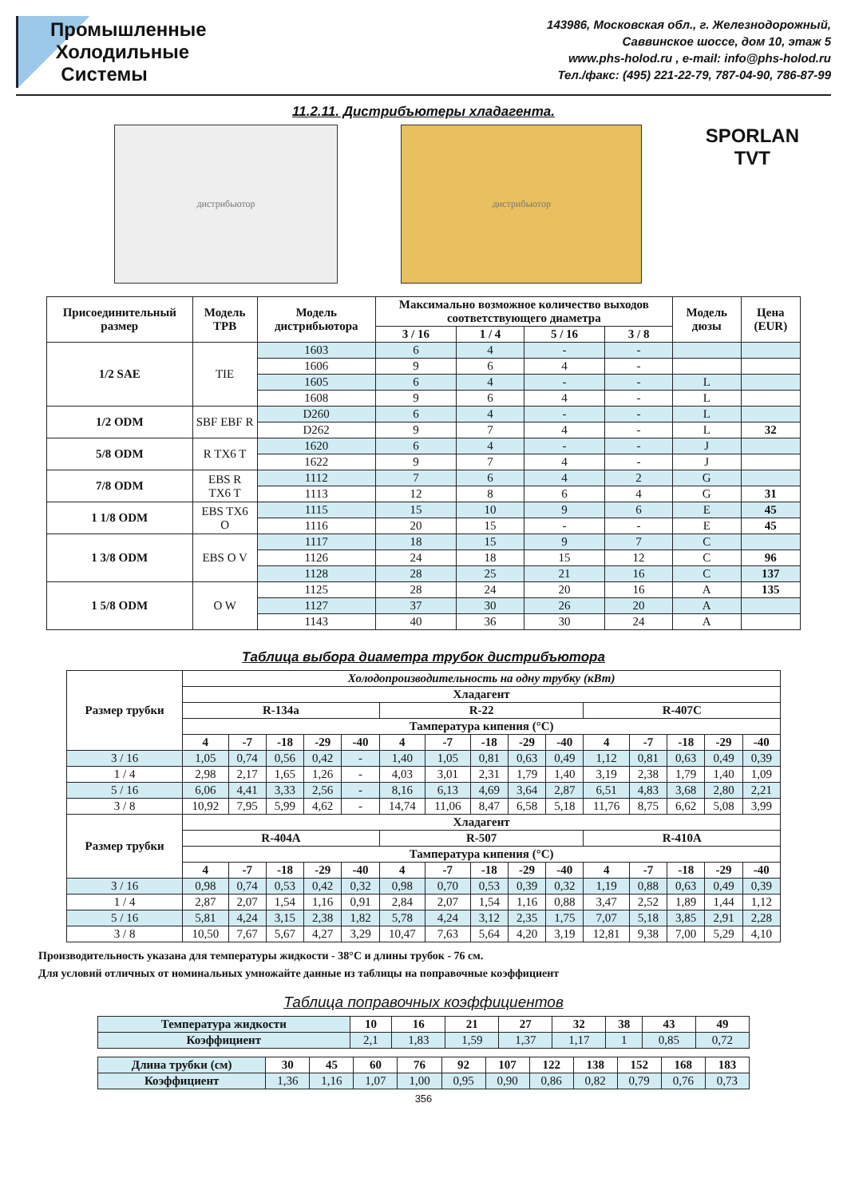Промышленные
Холодильные
Системы
143986, Московская обл., г. Железнодорожный,
Саввинское шоссе, дом 10, этаж 5
www.phs-holod.ru , e-mail: info@phs-holod.ru
Тел./факс: (495) 221-22-79, 787-04-90, 786-87-99
11.2.11. Дистрибъютеры хладагента.
дистрибьютор дистрибьютор
SPORLAN
TVT
| Присоединительный размер | Модель ТРВ | Модель дистрибьютора | Максимально возможное количество выходов соответствующего диаметра | | | | Модель дюзы | Цена (EUR) |
| --- | --- | --- | --- | --- | --- | --- | --- | --- |
| | | | 3 / 16 | 1 / 4 | 5 / 16 | 3 / 8 | | |
| 1/2 SAE | TIE | 1603 | 6 | 4 | - | - | | |
| | | 1606 | 9 | 6 | 4 | - | | |
| | | 1605 | 6 | 4 | - | - | L | |
| | | 1608 | 9 | 6 | 4 | - | L | |
| 1/2 ODM | SBF EBF R | D260 | 6 | 4 | - | - | L | |
| | | D262 | 9 | 7 | 4 | - | L | 32 |
| 5/8 ODM | R TX6 T | 1620 | 6 | 4 | - | - | J | |
| | | 1622 | 9 | 7 | 4 | - | J | |
| 7/8 ODM | EBS R TX6 T | 1112 | 7 | 6 | 4 | 2 | G | |
| | | 1113 | 12 | 8 | 6 | 4 | G | 31 |
| 1 1/8 ODM | EBS TX6 O | 1115 | 15 | 10 | 9 | 6 | E | 45 |
| | | 1116 | 20 | 15 | - | - | E | 45 |
| 1 3/8 ODM | EBS O V | 1117 | 18 | 15 | 9 | 7 | C | |
| | | 1126 | 24 | 18 | 15 | 12 | C | 96 |
| | | 1128 | 28 | 25 | 21 | 16 | C | 137 |
| 1 5/8 ODM | O W | 1125 | 28 | 24 | 20 | 16 | A | 135 |
| | | 1127 | 37 | 30 | 26 | 20 | A | |
| | | 1143 | 40 | 36 | 30 | 24 | A | |
Таблица выбора диаметра трубок дистрибъютора
| Размер трубки | Холодопроизводительность на одну трубку (кВт) | | | | | | | | | | | | | | |
| --- | --- | --- | --- | --- | --- | --- | --- | --- | --- | --- | --- | --- | --- | --- | --- |
| | Хладагент | | | | | | | | | | | | | | |
| | R-134a | | | | | R-22 | | | | | R-407C | | | | |
| | Тампература кипения (°C) | | | | | | | | | | | | | | |
| | 4 | -7 | -18 | -29 | -40 | 4 | -7 | -18 | -29 | -40 | 4 | -7 | -18 | -29 | -40 |
| 3 / 16 | 1,05 | 0,74 | 0,56 | 0,42 | - | 1,40 | 1,05 | 0,81 | 0,63 | 0,49 | 1,12 | 0,81 | 0,63 | 0,49 | 0,39 |
| 1 / 4 | 2,98 | 2,17 | 1,65 | 1,26 | - | 4,03 | 3,01 | 2,31 | 1,79 | 1,40 | 3,19 | 2,38 | 1,79 | 1,40 | 1,09 |
| 5 / 16 | 6,06 | 4,41 | 3,33 | 2,56 | - | 8,16 | 6,13 | 4,69 | 3,64 | 2,87 | 6,51 | 4,83 | 3,68 | 2,80 | 2,21 |
| 3 / 8 | 10,92 | 7,95 | 5,99 | 4,62 | - | 14,74 | 11,06 | 8,47 | 6,58 | 5,18 | 11,76 | 8,75 | 6,62 | 5,08 | 3,99 |
| Размер трубки | Хладагент | | | | | | | | | | | | | | |
| | R-404A | | | | | R-507 | | | | | R-410A | | | | |
| | Тампература кипения (°C) | | | | | | | | | | | | | | |
| | 4 | -7 | -18 | -29 | -40 | 4 | -7 | -18 | -29 | -40 | 4 | -7 | -18 | -29 | -40 |
| 3 / 16 | 0,98 | 0,74 | 0,53 | 0,42 | 0,32 | 0,98 | 0,70 | 0,53 | 0,39 | 0,32 | 1,19 | 0,88 | 0,63 | 0,49 | 0,39 |
| 1 / 4 | 2,87 | 2,07 | 1,54 | 1,16 | 0,91 | 2,84 | 2,07 | 1,54 | 1,16 | 0,88 | 3,47 | 2,52 | 1,89 | 1,44 | 1,12 |
| 5 / 16 | 5,81 | 4,24 | 3,15 | 2,38 | 1,82 | 5,78 | 4,24 | 3,12 | 2,35 | 1,75 | 7,07 | 5,18 | 3,85 | 2,91 | 2,28 |
| 3 / 8 | 10,50 | 7,67 | 5,67 | 4,27 | 3,29 | 10,47 | 7,63 | 5,64 | 4,20 | 3,19 | 12,81 | 9,38 | 7,00 | 5,29 | 4,10 |
Производительность указана для температуры жидкости - 38°С и длины трубок - 76 см.
Для условий отличных от номинальных умножайте данные из таблицы на поправочные коэффициент
Таблица поправочных коэффициентов
| Температура жидкости | 10 | 16 | 21 | 27 | 32 | 38 | 43 | 49 |
| --- | --- | --- | --- | --- | --- | --- | --- | --- |
| Коэффициент | 2,1 | 1,83 | 1,59 | 1,37 | 1,17 | 1 | 0,85 | 0,72 |
| Длина трубки (см) | 30 | 45 | 60 | 76 | 92 | 107 | 122 | 138 | 152 | 168 | 183 |
| --- | --- | --- | --- | --- | --- | --- | --- | --- | --- | --- | --- |
| Коэффициент | 1,36 | 1,16 | 1,07 | 1,00 | 0,95 | 0,90 | 0,86 | 0,82 | 0,79 | 0,76 | 0,73 |
356